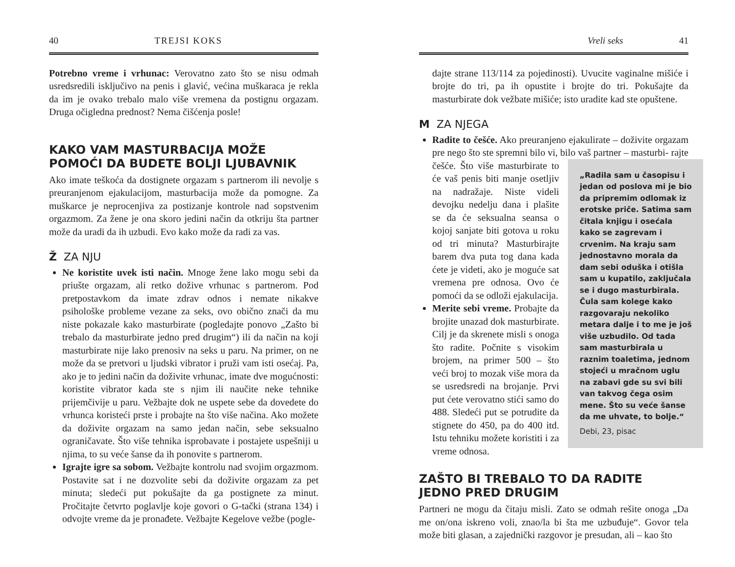40 TREJSI KOKS
Potrebno vreme i vrhunac: Verovatno zato što se nisu odmah usredsredili isključivo na penis i glavić, većina muškaraca je rekla da im je ovako trebalo malo više vremena da postignu orgazam. Druga očigledna prednost? Nema čišćenja posle!
KAKO VAM MASTURBACIJA MOŽE POMOĆI DA BUDETE BOLJI LJUBAVNIK
Ako imate teškoća da dostignete orgazam s partnerom ili nevolje s preuranjenom ejakulacijom, masturbacija može da pomogne. Za muškarce je neprocenjiva za postizanje kontrole nad sopstvenim orgazmom. Za žene je ona skoro jedini način da otkriju šta partner može da uradi da ih uzbudi. Evo kako može da radi za vas.
Ž ZA NJU
Ne koristite uvek isti način. Mnoge žene lako mogu sebi da priušte orgazam, ali retko dožive vrhunac s partnerom. Pod pretpostavkom da imate zdrav odnos i nemate nikakve psihološke probleme vezane za seks, ovo obično znači da mu niste pokazale kako masturbirate (pogledajte ponovo „Zašto bi trebalo da masturbirate jedno pred drugim“) ili da način na koji masturbirate nije lako prenosiv na seks u paru. Na primer, on ne može da se pretvori u ljudski vibrator i pruži vam isti osećaj. Pa, ako je to jedini način da doživite vrhunac, imate dve mogućnosti: koristite vibrator kada ste s njim ili naučite neke tehnike prijemčivije u paru. Vežbajte dok ne uspete sebe da dovedete do vrhunca koristeći prste i probajte na što više načina. Ako možete da doživite orgazam na samo jedan način, sebe seksualno ograničavate. Što više tehnika isprobavate i postajete uspešniji u njima, to su veće šanse da ih ponovite s partnerom.
Igrajte igre sa sobom. Vežbajte kontrolu nad svojim orgazmom. Postavite sat i ne dozvolite sebi da doživite orgazam za pet minuta; sledeći put pokušajte da ga postignete za minut. Pročitajte četvrto poglavlje koje govori o G-tački (strana 134) i odvojte vreme da je pronađete. Vežbajte Kegelove vežbe (pogle-
Vreli seks 41
dajte strane 113/114 za pojedinosti). Uvucite vaginalne mišiće i brojte do tri, pa ih opustite i brojte do tri. Pokušajte da masturbirate dok vežbate mišiće; isto uradite kad ste opuštene.
M ZA NJEGA
Radite to češće. Ako preuranjeno ejakulirate – doživite orgazam pre nego što ste spremni bilo vi, bilo vaš partner – masturbi-
„Radila sam u časopisu i jedan od poslova mi je bio da pripremim odlomak iz erotske priče. Satima sam čitala knjigu i osećala kako se zagrevam i crvenim. Na kraju sam jednostavno morala da dam sebi oduška i otišla sam u kupatilo, zaključala se i dugo masturbirala. Čula sam kolege kako razgovaraju nekoliko metara dalje i to me je još više uzbudilo. Od tada sam masturbirala u raznim toaletima, jednom stojeći u mračnom uglu na zabavi gde su svi bili van takvog čega osim mene. Što su veće šanse da me uhvate, to bolje.“Debi, 23, pisac
rajte češće. Što više masturbirate to će vaš penis biti manje osetljiv na nadražaje. Niste videli devojku nedelju dana i plašite se da će seksualna seansa o kojoj sanjate biti gotova u roku od tri minuta? Masturbirajte barem dva puta tog dana kada ćete je videti, ako je moguće sat vremena pre odnosa. Ovo će pomoći da se odloži ejakulacija.
Merite sebi vreme. Probajte da brojite unazad dok masturbirate. Cilj je da skrenete misli s onoga što radite. Počnite s visokim brojem, na primer 500 – što veći broj to mozak više mora da se usredsredi na brojanje. Prvi put ćete verovatno stići samo do 488. Sledeći put se potrudite da stignete do 450, pa do 400 itd. Istu tehniku možete koristiti i za vreme odnosa.
ZAŠTO BI TREBALO TO DA RADITE JEDNO PRED DRUGIM
Partneri ne mogu da čitaju misli. Zato se odmah rešite onoga „Da me on/ona iskreno voli, znao/la bi šta me uzbuđuje“. Govor tela može biti glasan, a zajednički razgovor je presudan, ali – kao što